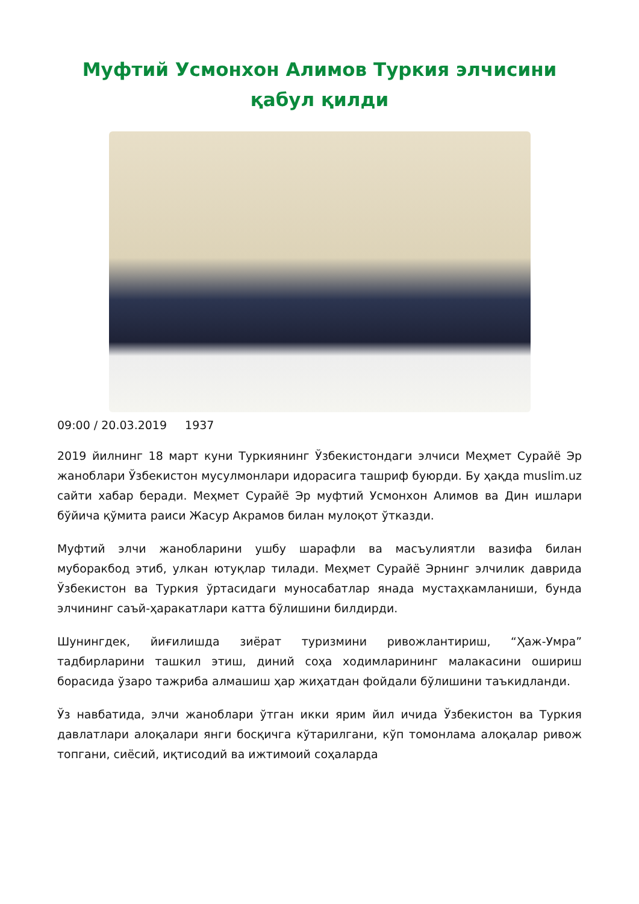Муфтий Усмонхон Алимов Туркия элчисини қабул қилди
09:00 / 20.03.2019 1937
2019 йилнинг 18 март куни Туркиянинг Ўзбекистондаги элчиси Меҳмет Сурайё Эр жаноблари Ўзбекистон мусулмонлари идорасига ташриф буюрди. Бу ҳақда muslim.uz сайти хабар беради. Меҳмет Сурайё Эр муфтий Усмонхон Алимов ва Дин ишлари бўйича қўмита раиси Жасур Акрамов билан мулоқот ўтказди.
Муфтий элчи жанобларини ушбу шарафли ва масъулиятли вазифа билан муборакбод этиб, улкан ютуқлар тилади. Меҳмет Сурайё Эрнинг элчилик даврида Ўзбекистон ва Туркия ўртасидаги муносабатлар янада мустаҳкамланиши, бунда элчининг саъй-ҳаракатлари катта бўлишини билдирди.
Шунингдек, йиғилишда зиёрат туризмини ривожлантириш, “Ҳаж-Умра” тадбирларини ташкил этиш, диний соҳа ходимларининг малакасини ошириш борасида ўзаро тажриба алмашиш ҳар жиҳатдан фойдали бўлишини таъкидланди.
Ўз навбатида, элчи жаноблари ўтган икки ярим йил ичида Ўзбекистон ва Туркия давлатлари алоқалари янги босқичга кўтарилгани, кўп томонлама алоқалар ривож топгани, сиёсий, иқтисодий ва ижтимоий соҳаларда